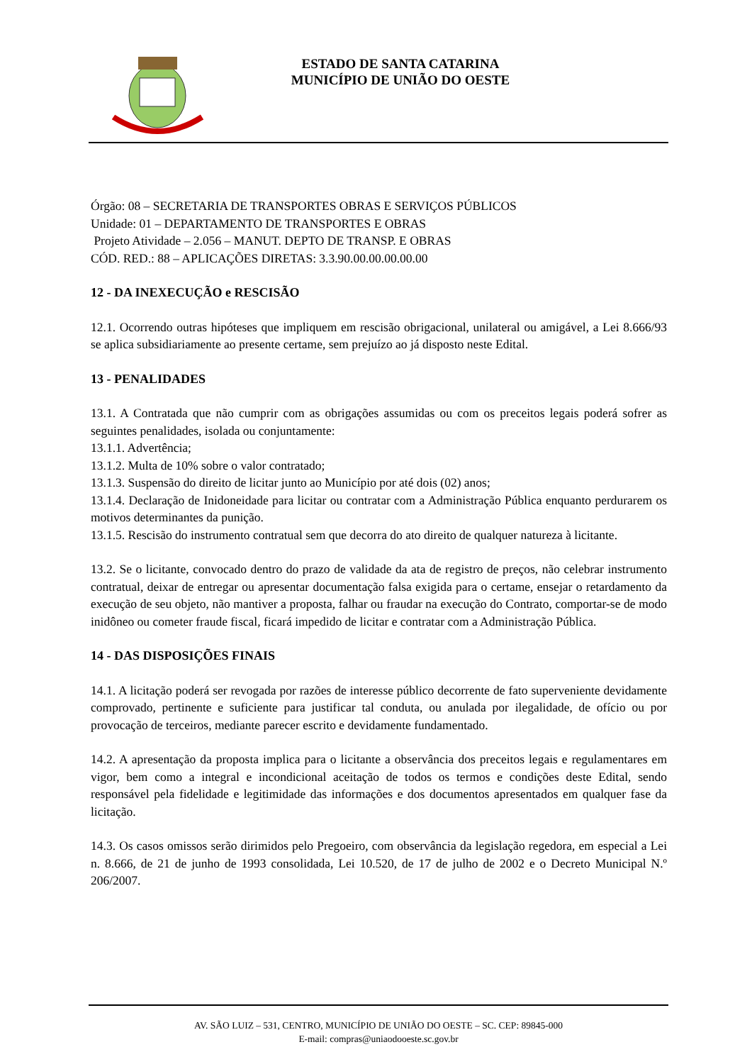ESTADO DE SANTA CATARINA
MUNICÍPIO DE UNIÃO DO OESTE
Órgão: 08 – SECRETARIA DE TRANSPORTES OBRAS E SERVIÇOS PÚBLICOS
Unidade: 01 – DEPARTAMENTO DE TRANSPORTES E OBRAS
Projeto Atividade – 2.056 – MANUT. DEPTO DE TRANSP. E OBRAS
CÓD. RED.: 88 – APLICAÇÕES DIRETAS: 3.3.90.00.00.00.00.00
12 - DA INEXECUÇÃO e RESCISÃO
12.1. Ocorrendo outras hipóteses que impliquem em rescisão obrigacional, unilateral ou amigável, a Lei 8.666/93 se aplica subsidiariamente ao presente certame, sem prejuízo ao já disposto neste Edital.
13 - PENALIDADES
13.1. A Contratada que não cumprir com as obrigações assumidas ou com os preceitos legais poderá sofrer as seguintes penalidades, isolada ou conjuntamente:
13.1.1. Advertência;
13.1.2. Multa de 10% sobre o valor contratado;
13.1.3. Suspensão do direito de licitar junto ao Município por até dois (02) anos;
13.1.4. Declaração de Inidoneidade para licitar ou contratar com a Administração Pública enquanto perdurarem os motivos determinantes da punição.
13.1.5. Rescisão do instrumento contratual sem que decorra do ato direito de qualquer natureza à licitante.
13.2. Se o licitante, convocado dentro do prazo de validade da ata de registro de preços, não celebrar instrumento contratual, deixar de entregar ou apresentar documentação falsa exigida para o certame, ensejar o retardamento da execução de seu objeto, não mantiver a proposta, falhar ou fraudar na execução do Contrato, comportar-se de modo inidôneo ou cometer fraude fiscal, ficará impedido de licitar e contratar com a Administração Pública.
14 - DAS DISPOSIÇÕES FINAIS
14.1. A licitação poderá ser revogada por razões de interesse público decorrente de fato superveniente devidamente comprovado, pertinente e suficiente para justificar tal conduta, ou anulada por ilegalidade, de ofício ou por provocação de terceiros, mediante parecer escrito e devidamente fundamentado.
14.2. A apresentação da proposta implica para o licitante a observância dos preceitos legais e regulamentares em vigor, bem como a integral e incondicional aceitação de todos os termos e condições deste Edital, sendo responsável pela fidelidade e legitimidade das informações e dos documentos apresentados em qualquer fase da licitação.
14.3. Os casos omissos serão dirimidos pelo Pregoeiro, com observância da legislação regedora, em especial a Lei n. 8.666, de 21 de junho de 1993 consolidada, Lei 10.520, de 17 de julho de 2002 e o Decreto Municipal N.º 206/2007.
AV. SÃO LUIZ – 531, CENTRO, MUNICÍPIO DE UNIÃO DO OESTE – SC. CEP: 89845-000
E-mail: compras@uniaodooeste.sc.gov.br